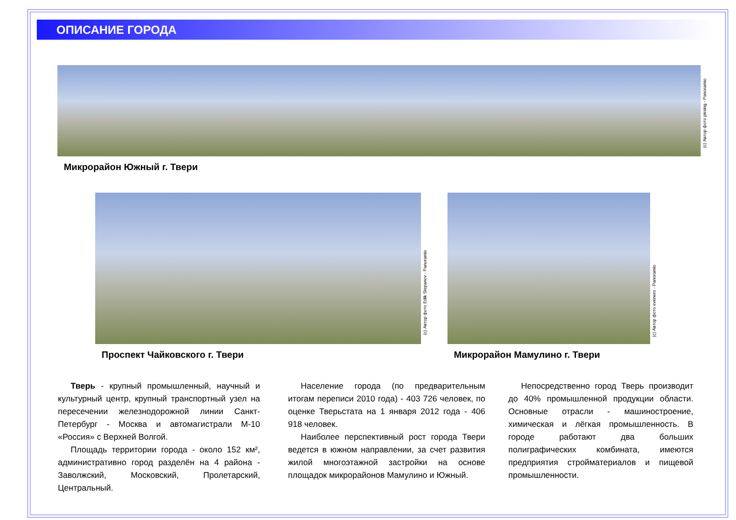ОПИСАНИЕ ГОРОДА
(с) Автор фото pirsing - Panoramio
Микрорайон Южный г. Твери
(с) Автор фото Edik Stepanov - Panoramio
(с) Автор фото evenero - Panoramio
Проспект Чайковского г. Твери Микрорайон Мамулино г. Твери
Тверь - крупный промышленный, научный и культурный центр, крупный транспортный узел на пересечении железнодорожной линии Санкт-Петербург - Москва и автомагистрали М-10 «Россия» с Верхней Волгой.
Площадь территории города - около 152 км², административно город разделён на 4 района - Заволжский, Московский, Пролетарский, Центральный.
Население города (по предварительным итогам переписи 2010 года) - 403 726 человек, по оценке Тверьстата на 1 января 2012 года - 406 918 человек.
Наиболее перспективный рост города Твери ведется в южном направлении, за счет развития жилой многоэтажной застройки на основе площадок микрорайонов Мамулино и Южный.
Непосредственно город Тверь производит до 40% промышленной продукции области. Основные отрасли - машиностроение, химическая и лёгкая промышленность. В городе работают два больших полиграфических комбината, имеются предприятия стройматериалов и пищевой промышленности.